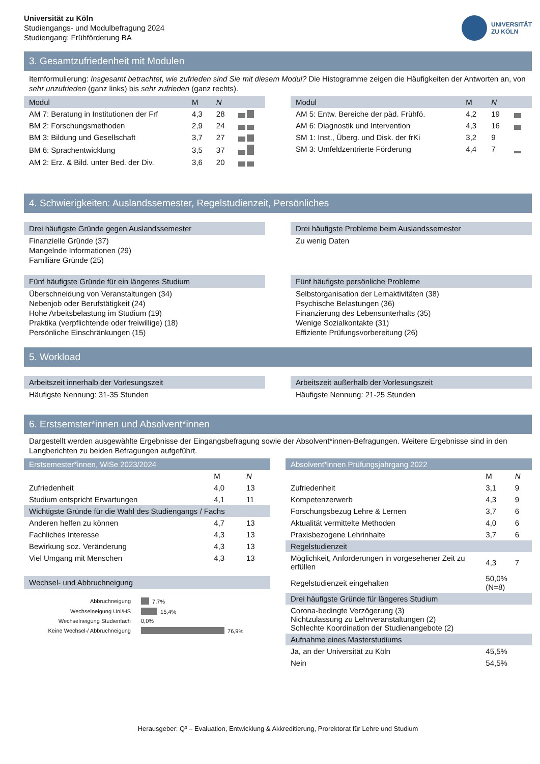Universität zu Köln
Studiengangs- und Modulbefragung 2024
Studiengang: Frühförderung BA
UNIVERSITÄT
ZU KÖLN
3. Gesamtzufriedenheit mit Modulen
Itemformulierung: Insgesamt betrachtet, wie zufrieden sind Sie mit diesem Modul? Die Histogramme zeigen die Häufigkeiten der Antworten an, von sehr unzufrieden (ganz links) bis sehr zufrieden (ganz rechts).
| Modul | M | N | |
| --- | --- | --- | --- |
| AM 7: Beratung in Institutionen der Frf | 4,3 | 28 | |
| BM 2: Forschungsmethoden | 2,9 | 24 | |
| BM 3: Bildung und Gesellschaft | 3,7 | 27 | |
| BM 6: Sprachentwicklung | 3,5 | 37 | |
| AM 2: Erz. & Bild. unter Bed. der Div. | 3,6 | 20 | |
| Modul | M | N | |
| --- | --- | --- | --- |
| AM 5: Entw. Bereiche der päd. Frühfö. | 4,2 | 19 | |
| AM 6: Diagnostik und Intervention | 4,3 | 16 | |
| SM 1: Inst., Überg. und Disk. der frKi | 3,2 | 9 | |
| SM 3: Umfeldzentrierte Förderung | 4,4 | 7 | |
4. Schwierigkeiten: Auslandssemester, Regelstudienzeit, Persönliches
Drei häufigste Gründe gegen Auslandssemester
Finanzielle Gründe (37)
Mangelnde Informationen (29)
Familiäre Gründe (25)
Drei häufigste Probleme beim Auslandssemester
Zu wenig Daten
Fünf häufigste Gründe für ein längeres Studium
Überschneidung von Veranstaltungen (34)
Nebenjob oder Berufstätigkeit (24)
Hohe Arbeitsbelastung im Studium (19)
Praktika (verpflichtende oder freiwillige) (18)
Persönliche Einschränkungen (15)
Fünf häufigste persönliche Probleme
Selbstorganisation der Lernaktivitäten (38)
Psychische Belastungen (36)
Finanzierung des Lebensunterhalts (35)
Wenige Sozialkontakte (31)
Effiziente Prüfungsvorbereitung (26)
5. Workload
Arbeitszeit innerhalb der Vorlesungszeit
Häufigste Nennung: 31-35 Stunden
Arbeitszeit außerhalb der Vorlesungszeit
Häufigste Nennung: 21-25 Stunden
6. Erstsemster*innen und Absolvent*innen
Dargestellt werden ausgewählte Ergebnisse der Eingangsbefragung sowie der Absolvent*innen-Befragungen. Weitere Ergebnisse sind in den Langberichten zu beiden Befragungen aufgeführt.
Erstsemester*innen, WiSe 2023/2024
| | M | N |
| Zufriedenheit | 4,0 | 13 |
| Studium entspricht Erwartungen | 4,1 | 11 |
| Wichtigste Gründe für die Wahl des Studiengangs / Fachs | | |
| Anderen helfen zu können | 4,7 | 13 |
| Fachliches Interesse | 4,3 | 13 |
| Bewirkung soz. Veränderung | 4,3 | 13 |
| Viel Umgang mit Menschen | 4,3 | 13 |
Wechsel- und Abbruchneigung
| Abbruchneigung | 7,7% |
| Wechselneigung Uni/HS | 15,4% |
| Wechselneigung Studienfach | 0,0% |
| Keine Wechsel-/ Abbruchneigung | 76,9% |
Absolvent*innen Prüfungsjahrgang 2022
| | M | N |
| Zufriedenheit | 3,1 | 9 |
| Kompetenzerwerb | 4,3 | 9 |
| Forschungsbezug Lehre & Lernen | 3,7 | 6 |
| Aktualität vermittelte Methoden | 4,0 | 6 |
| Praxisbezogene Lehrinhalte | 3,7 | 6 |
| Regelstudienzeit | | |
| Möglichkeit, Anforderungen in vorgesehener Zeit zu erfüllen | 4,3 | 7 |
| Regelstudienzeit eingehalten | 50,0% (N=8) | |
| Drei häufigste Gründe für längeres Studium | | |
| Corona-bedingte Verzögerung (3) Nichtzulassung zu Lehrveranstaltungen (2) Schlechte Koordination der Studienangebote (2) | | |
| Aufnahme eines Masterstudiums | | |
| Ja, an der Universität zu Köln | 45,5% | |
| Nein | 54,5% | |
Herausgeber: Q³ – Evaluation, Entwicklung & Akkreditierung, Prorektorat für Lehre und Studium